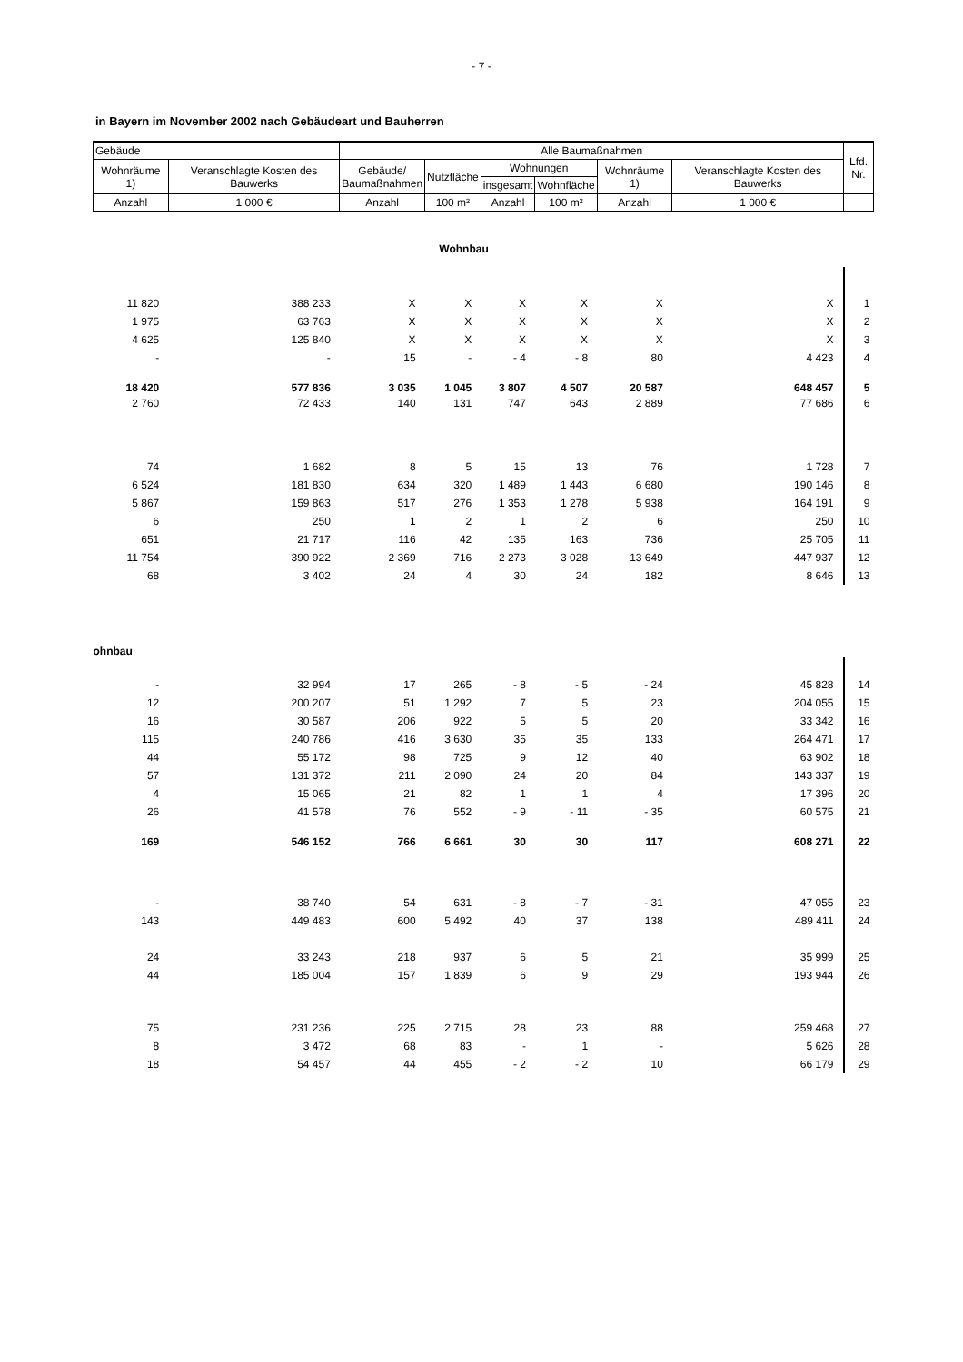- 7 -
in Bayern im November 2002 nach Gebäudeart und Bauherren
| Gebäude | | Alle Baumaßnahmen | | | | | | Lfd. Nr. |
| --- | --- | --- | --- | --- | --- | --- | --- | --- |
| Wohnräume 1) | Veranschlagte Kosten des Bauwerks | Gebäude/ Baumaßnahmen | Nutzfläche | Wohnungen | | Wohnräume 1) | Veranschlagte Kosten des Bauwerks | |
| | | | | insgesamt | Wohnfläche | | | |
| Anzahl | 1 000 € | Anzahl | 100 m² | Anzahl | 100 m² | Anzahl | 1 000 € | |
| Wohnbau | | | | | | | | |
| 11 820 | 388 233 | X | X | X | X | X | X | 1 |
| 1 975 | 63 763 | X | X | X | X | X | X | 2 |
| 4 625 | 125 840 | X | X | X | X | X | X | 3 |
| - | - | 15 | - | - 4 | - 8 | 80 | 4 423 | 4 |
| 18 420 | 577 836 | 3 035 | 1 045 | 3 807 | 4 507 | 20 587 | 648 457 | 5 |
| 2 760 | 72 433 | 140 | 131 | 747 | 643 | 2 889 | 77 686 | 6 |
| 74 | 1 682 | 8 | 5 | 15 | 13 | 76 | 1 728 | 7 |
| 6 524 | 181 830 | 634 | 320 | 1 489 | 1 443 | 6 680 | 190 146 | 8 |
| 5 867 | 159 863 | 517 | 276 | 1 353 | 1 278 | 5 938 | 164 191 | 9 |
| 6 | 250 | 1 | 2 | 1 | 2 | 6 | 250 | 10 |
| 651 | 21 717 | 116 | 42 | 135 | 163 | 736 | 25 705 | 11 |
| 11 754 | 390 922 | 2 369 | 716 | 2 273 | 3 028 | 13 649 | 447 937 | 12 |
| 68 | 3 402 | 24 | 4 | 30 | 24 | 182 | 8 646 | 13 |
| ohnbau | | | | | | | | |
| - | 32 994 | 17 | 265 | - 8 | - 5 | - 24 | 45 828 | 14 |
| 12 | 200 207 | 51 | 1 292 | 7 | 5 | 23 | 204 055 | 15 |
| 16 | 30 587 | 206 | 922 | 5 | 5 | 20 | 33 342 | 16 |
| 115 | 240 786 | 416 | 3 630 | 35 | 35 | 133 | 264 471 | 17 |
| 44 | 55 172 | 98 | 725 | 9 | 12 | 40 | 63 902 | 18 |
| 57 | 131 372 | 211 | 2 090 | 24 | 20 | 84 | 143 337 | 19 |
| 4 | 15 065 | 21 | 82 | 1 | 1 | 4 | 17 396 | 20 |
| 26 | 41 578 | 76 | 552 | - 9 | - 11 | - 35 | 60 575 | 21 |
| 169 | 546 152 | 766 | 6 661 | 30 | 30 | 117 | 608 271 | 22 |
| - | 38 740 | 54 | 631 | - 8 | - 7 | - 31 | 47 055 | 23 |
| 143 | 449 483 | 600 | 5 492 | 40 | 37 | 138 | 489 411 | 24 |
| 24 | 33 243 | 218 | 937 | 6 | 5 | 21 | 35 999 | 25 |
| 44 | 185 004 | 157 | 1 839 | 6 | 9 | 29 | 193 944 | 26 |
| 75 | 231 236 | 225 | 2 715 | 28 | 23 | 88 | 259 468 | 27 |
| 8 | 3 472 | 68 | 83 | - | 1 | - | 5 626 | 28 |
| 18 | 54 457 | 44 | 455 | - 2 | - 2 | 10 | 66 179 | 29 |